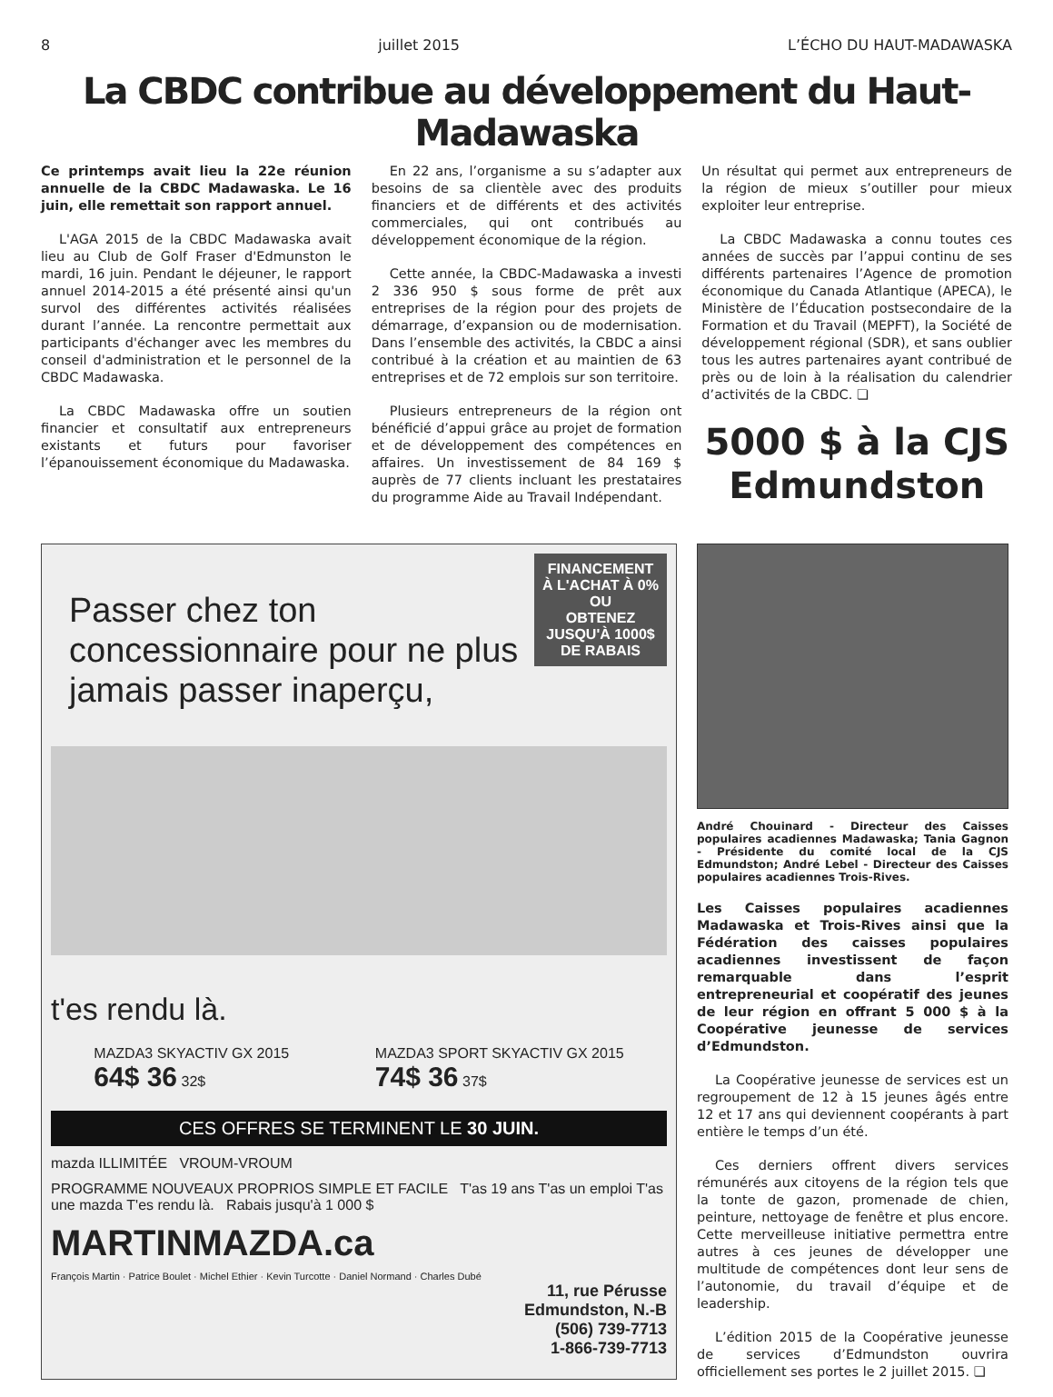8 juillet 2015 L’ÉCHO DU HAUT-MADAWASKA
La CBDC contribue au développement du Haut-Madawaska
Ce printemps avait lieu la 22e réunion annuelle de la CBDC Madawaska. Le 16 juin, elle remettait son rapport annuel.
L'AGA 2015 de la CBDC Madawaska avait lieu au Club de Golf Fraser d'Edmunston le mardi, 16 juin. Pendant le déjeuner, le rapport annuel 2014-2015 a été présenté ainsi qu'un survol des différentes activités réalisées durant l’année. La rencontre permettait aux participants d'échanger avec les membres du conseil d'administration et le personnel de la CBDC Madawaska.
La CBDC Madawaska offre un soutien financier et consultatif aux entrepreneurs existants et futurs pour favoriser l’épanouissement économique du Madawaska.
En 22 ans, l’organisme a su s’adapter aux besoins de sa clientèle avec des produits financiers et de différents et des activités commerciales, qui ont contribués au développement économique de la région.
Cette année, la CBDC-Madawaska a investi 2 336 950 $ sous forme de prêt aux entreprises de la région pour des projets de démarrage, d’expansion ou de modernisation. Dans l’ensemble des activités, la CBDC a ainsi contribué à la création et au maintien de 63 entreprises et de 72 emplois sur son territoire.
Plusieurs entrepreneurs de la région ont bénéficié d’appui grâce au projet de formation et de développement des compétences en affaires. Un investissement de 84 169 $ auprès de 77 clients incluant les prestataires du programme Aide au Travail Indépendant.
Un résultat qui permet aux entrepreneurs de la région de mieux s’outiller pour mieux exploiter leur entreprise.
La CBDC Madawaska a connu toutes ces années de succès par l’appui continu de ses différents partenaires l’Agence de promotion économique du Canada Atlantique (APECA), le Ministère de l’Éducation postsecondaire de la Formation et du Travail (MEPFT), la Société de développement régional (SDR), et sans oublier tous les autres partenaires ayant contribué de près ou de loin à la réalisation du calendrier d’activités de la CBDC. ❏
5000 $ à la CJS Edmundston
FINANCEMENT À L'ACHAT À 0%
OU
OBTENEZ JUSQU'À 1000$ DE RABAIS
Passer chez ton concessionnaire pour ne plus jamais passer inaperçu,
t'es rendu là.
MAZDA3 SKYACTIV GX 2015
64$ 36 32$
MAZDA3 SPORT SKYACTIV GX 2015
74$ 36 37$
CES OFFRES SE TERMINENT LE 30 JUIN.
mazda ILLIMITÉE VROUM-VROUM
PROGRAMME NOUVEAUX PROPRIOS SIMPLE ET FACILE T'as 19 ans T'as un emploi T'as une mazda T'es rendu là. Rabais jusqu'à 1 000 $
MARTINMAZDA.ca
François Martin · Patrice Boulet · Michel Ethier · Kevin Turcotte · Daniel Normand · Charles Dubé
11, rue Pérusse
Edmundston, N.-B
(506) 739-7713
1-866-739-7713
André Chouinard - Directeur des Caisses populaires acadiennes Madawaska; Tania Gagnon - Présidente du comité local de la CJS Edmundston; André Lebel - Directeur des Caisses populaires acadiennes Trois-Rives.
Les Caisses populaires acadiennes Madawaska et Trois-Rives ainsi que la Fédération des caisses populaires acadiennes investissent de façon remarquable dans l’esprit entrepreneurial et coopératif des jeunes de leur région en offrant 5 000 $ à la Coopérative jeunesse de services d’Edmundston.
La Coopérative jeunesse de services est un regroupement de 12 à 15 jeunes âgés entre 12 et 17 ans qui deviennent coopérants à part entière le temps d’un été.
Ces derniers offrent divers services rémunérés aux citoyens de la région tels que la tonte de gazon, promenade de chien, peinture, nettoyage de fenêtre et plus encore. Cette merveilleuse initiative permettra entre autres à ces jeunes de développer une multitude de compétences dont leur sens de l’autonomie, du travail d’équipe et de leadership.
L’édition 2015 de la Coopérative jeunesse de services d’Edmundston ouvrira officiellement ses portes le 2 juillet 2015. ❏